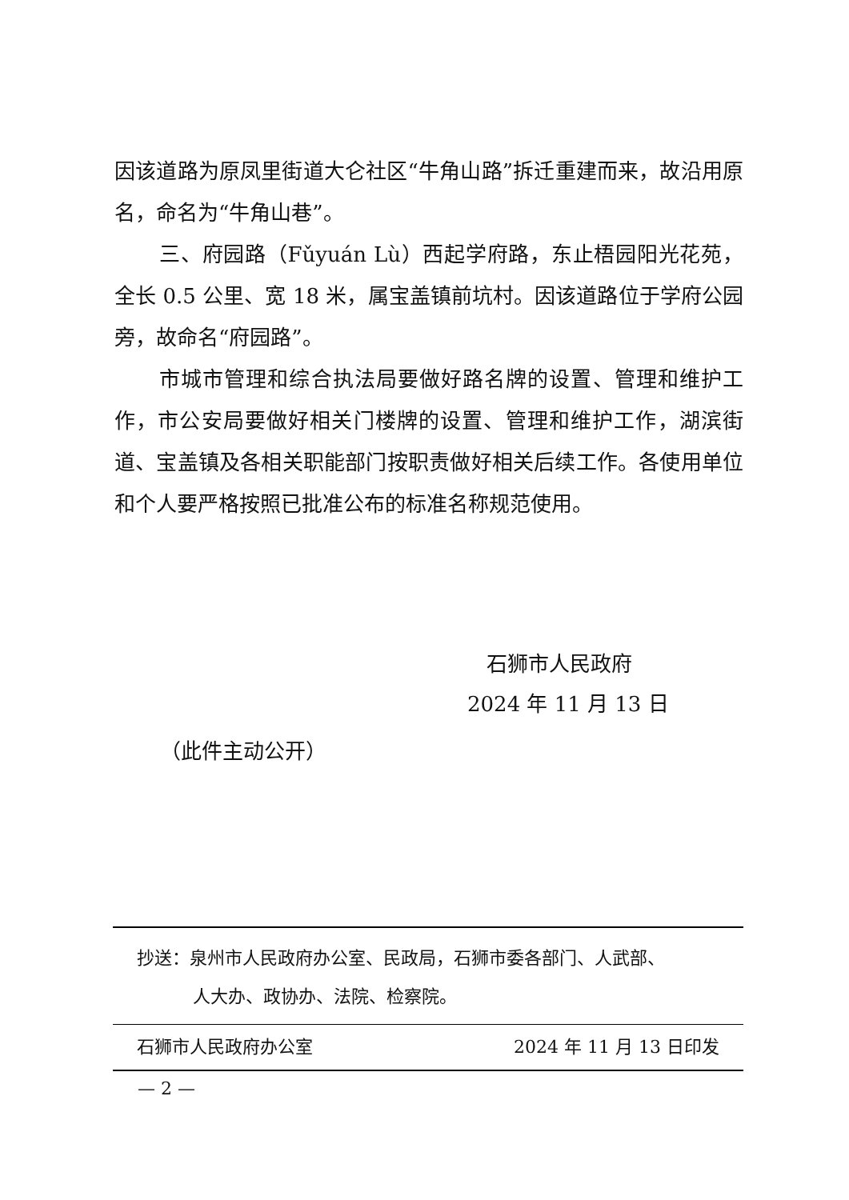因该道路为原凤里街道大仑社区“牛角山路”拆迁重建而来，故沿用原名，命名为“牛角山巷”。
三、府园路（Fǔyuán Lù）西起学府路，东止梧园阳光花苑，全长 0.5 公里、宽 18 米，属宝盖镇前坑村。因该道路位于学府公园旁，故命名“府园路”。
市城市管理和综合执法局要做好路名牌的设置、管理和维护工作，市公安局要做好相关门楼牌的设置、管理和维护工作，湖滨街道、宝盖镇及各相关职能部门按职责做好相关后续工作。各使用单位和个人要严格按照已批准公布的标准名称规范使用。
石狮市人民政府
2024 年 11 月 13 日
（此件主动公开）
抄送：泉州市人民政府办公室、民政局，石狮市委各部门、人武部、
人大办、政协办、法院、检察院。
石狮市人民政府办公室 2024 年 11 月 13 日印发
— 2 —